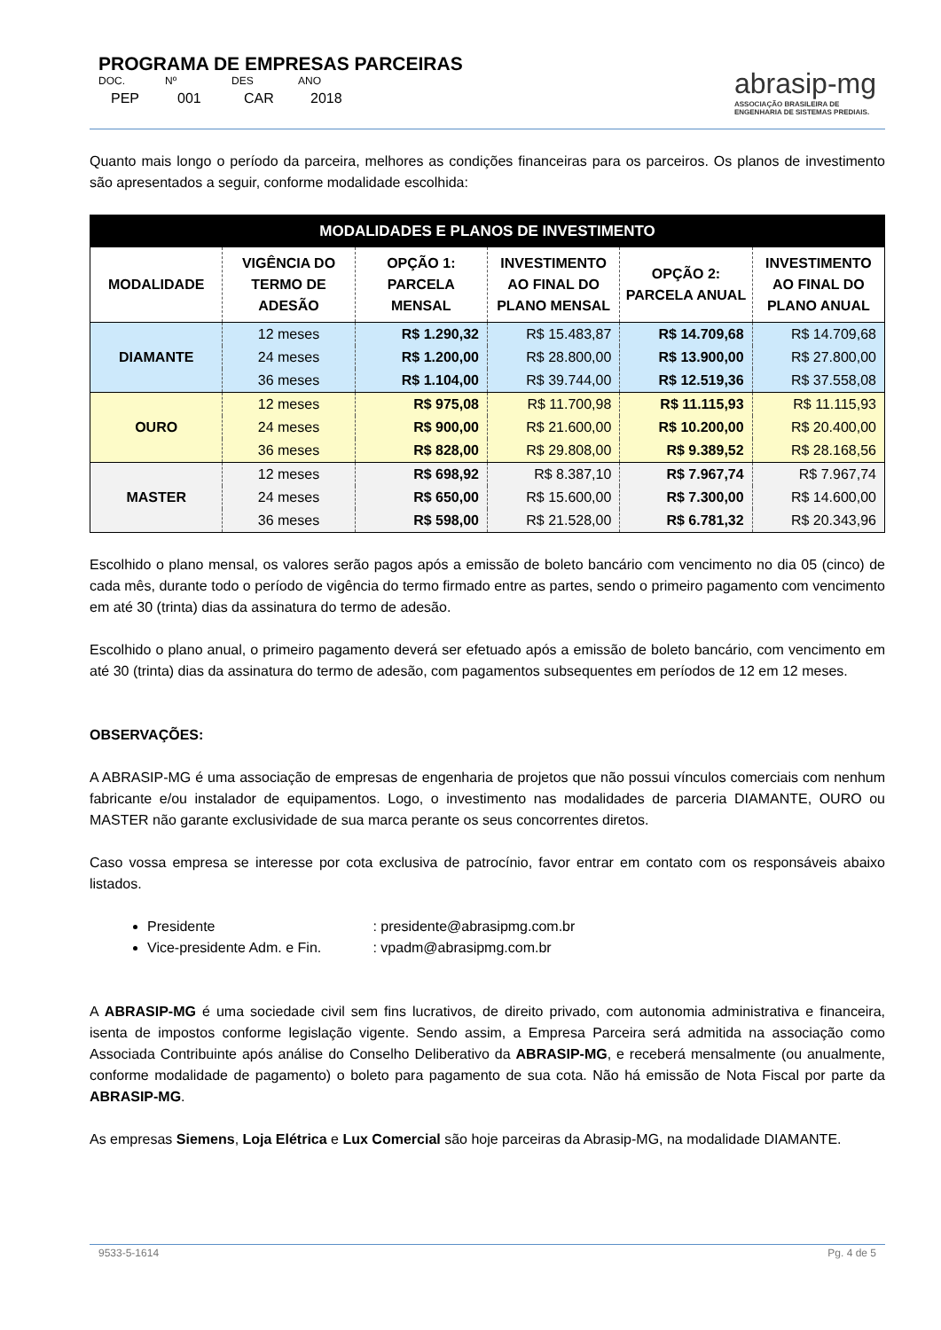PROGRAMA DE EMPRESAS PARCEIRAS
DOC.
PEP
Nº
001
DES
CAR
ANO
2018
abrasip-mg
ASSOCIAÇÃO BRASILEIRA DE
ENGENHARIA DE SISTEMAS PREDIAIS.
Quanto mais longo o período da parceira, melhores as condições financeiras para os parceiros. Os planos de investimento são apresentados a seguir, conforme modalidade escolhida:
| MODALIDADES E PLANOS DE INVESTIMENTO | | | | | |
| --- | --- | --- | --- | --- | --- |
| MODALIDADE | VIGÊNCIA DO TERMO DE ADESÃO | OPÇÃO 1: PARCELA MENSAL | INVESTIMENTO AO FINAL DO PLANO MENSAL | OPÇÃO 2: PARCELA ANUAL | INVESTIMENTO AO FINAL DO PLANO ANUAL |
| DIAMANTE | 12 meses | R$ 1.290,32 | R$ 15.483,87 | R$ 14.709,68 | R$ 14.709,68 |
| | 24 meses | R$ 1.200,00 | R$ 28.800,00 | R$ 13.900,00 | R$ 27.800,00 |
| | 36 meses | R$ 1.104,00 | R$ 39.744,00 | R$ 12.519,36 | R$ 37.558,08 |
| OURO | 12 meses | R$ 975,08 | R$ 11.700,98 | R$ 11.115,93 | R$ 11.115,93 |
| | 24 meses | R$ 900,00 | R$ 21.600,00 | R$ 10.200,00 | R$ 20.400,00 |
| | 36 meses | R$ 828,00 | R$ 29.808,00 | R$ 9.389,52 | R$ 28.168,56 |
| MASTER | 12 meses | R$ 698,92 | R$ 8.387,10 | R$ 7.967,74 | R$ 7.967,74 |
| | 24 meses | R$ 650,00 | R$ 15.600,00 | R$ 7.300,00 | R$ 14.600,00 |
| | 36 meses | R$ 598,00 | R$ 21.528,00 | R$ 6.781,32 | R$ 20.343,96 |
Escolhido o plano mensal, os valores serão pagos após a emissão de boleto bancário com vencimento no dia 05 (cinco) de cada mês, durante todo o período de vigência do termo firmado entre as partes, sendo o primeiro pagamento com vencimento em até 30 (trinta) dias da assinatura do termo de adesão.
Escolhido o plano anual, o primeiro pagamento deverá ser efetuado após a emissão de boleto bancário, com vencimento em até 30 (trinta) dias da assinatura do termo de adesão, com pagamentos subsequentes em períodos de 12 em 12 meses.
OBSERVAÇÕES:
A ABRASIP-MG é uma associação de empresas de engenharia de projetos que não possui vínculos comerciais com nenhum fabricante e/ou instalador de equipamentos. Logo, o investimento nas modalidades de parceria DIAMANTE, OURO ou MASTER não garante exclusividade de sua marca perante os seus concorrentes diretos.
Caso vossa empresa se interesse por cota exclusiva de patrocínio, favor entrar em contato com os responsáveis abaixo listados.
Presidente : presidente@abrasipmg.com.br
Vice-presidente Adm. e Fin. : vpadm@abrasipmg.com.br
A ABRASIP-MG é uma sociedade civil sem fins lucrativos, de direito privado, com autonomia administrativa e financeira, isenta de impostos conforme legislação vigente. Sendo assim, a Empresa Parceira será admitida na associação como Associada Contribuinte após análise do Conselho Deliberativo da ABRASIP-MG, e receberá mensalmente (ou anualmente, conforme modalidade de pagamento) o boleto para pagamento de sua cota. Não há emissão de Nota Fiscal por parte da ABRASIP-MG.
As empresas Siemens, Loja Elétrica e Lux Comercial são hoje parceiras da Abrasip-MG, na modalidade DIAMANTE.
9533-5-1614 Pg. 4 de 5